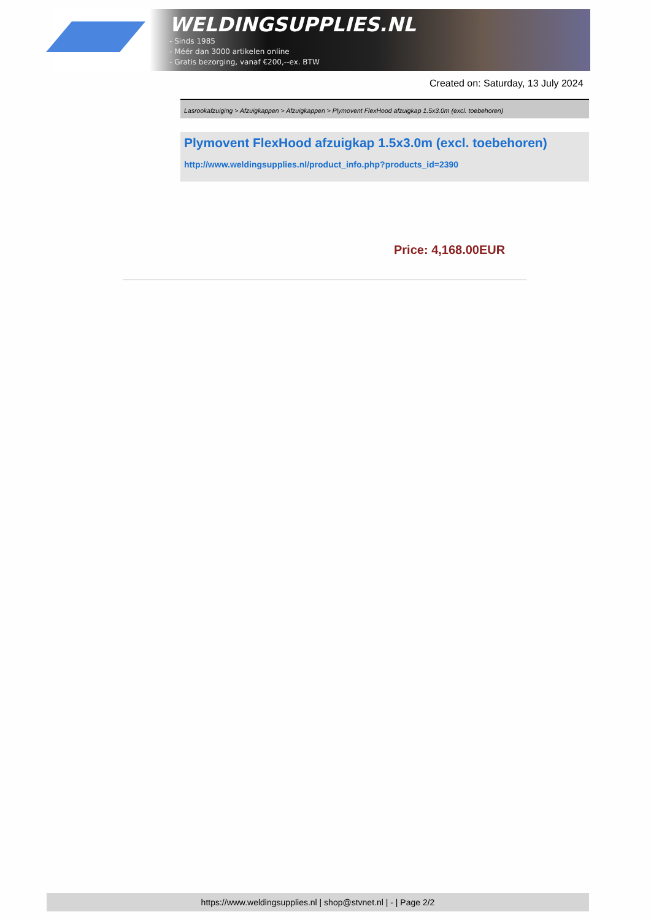WELDINGSUPPLIES.NL
- Sinds 1985
- Méér dan 3000 artikelen online
- Gratis bezorging, vanaf €200,--ex. BTW
Created on: Saturday, 13 July 2024
Lasrookafzuiging > Afzuigkappen > Afzuigkappen > Plymovent FlexHood afzuigkap 1.5x3.0m (excl. toebehoren)
Plymovent FlexHood afzuigkap 1.5x3.0m (excl. toebehoren)
http://www.weldingsupplies.nl/product_info.php?products_id=2390
Price: 4,168.00EUR
https://www.weldingsupplies.nl | shop@stvnet.nl | - | Page 2/2